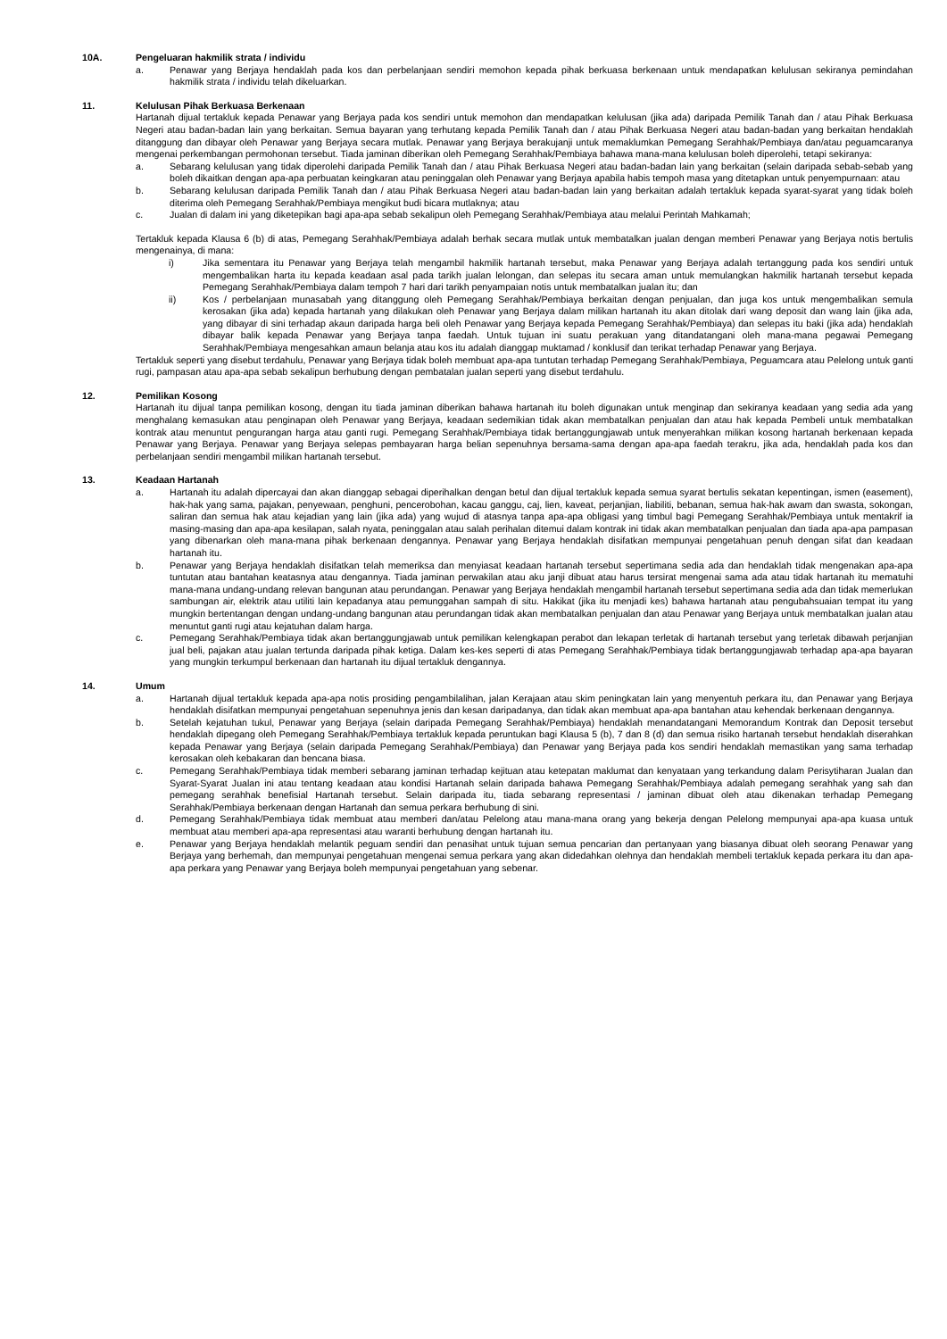10A. Pengeluaran hakmilik strata / individu
a. Penawar yang Berjaya hendaklah pada kos dan perbelanjaan sendiri memohon kepada pihak berkuasa berkenaan untuk mendapatkan kelulusan sekiranya pemindahan hakmilik strata / individu telah dikeluarkan.
11. Kelulusan Pihak Berkuasa Berkenaan
Hartanah dijual tertakluk kepada Penawar yang Berjaya pada kos sendiri untuk memohon dan mendapatkan kelulusan (jika ada) daripada Pemilik Tanah dan / atau Pihak Berkuasa Negeri atau badan-badan lain yang berkaitan. Semua bayaran yang terhutang kepada Pemilik Tanah dan / atau Pihak Berkuasa Negeri atau badan-badan yang berkaitan hendaklah ditanggung dan dibayar oleh Penawar yang Berjaya secara mutlak. Penawar yang Berjaya berakujanji untuk memaklumkan Pemegang Serahhak/Pembiaya dan/atau peguamcaranya mengenai perkembangan permohonan tersebut. Tiada jaminan diberikan oleh Pemegang Serahhak/Pembiaya bahawa mana-mana kelulusan boleh diperolehi, tetapi sekiranya:
a. Sebarang kelulusan yang tidak diperolehi daripada Pemilik Tanah dan / atau Pihak Berkuasa Negeri atau badan-badan lain yang berkaitan (selain daripada sebab-sebab yang boleh dikaitkan dengan apa-apa perbuatan keingkaran atau peninggalan oleh Penawar yang Berjaya apabila habis tempoh masa yang ditetapkan untuk penyempurnaan: atau
b. Sebarang kelulusan daripada Pemilik Tanah dan / atau Pihak Berkuasa Negeri atau badan-badan lain yang berkaitan adalah tertakluk kepada syarat-syarat yang tidak boleh diterima oleh Pemegang Serahhak/Pembiaya mengikut budi bicara mutlaknya; atau
c. Jualan di dalam ini yang diketepikan bagi apa-apa sebab sekalipun oleh Pemegang Serahhak/Pembiaya atau melalui Perintah Mahkamah;
Tertakluk kepada Klausa 6 (b) di atas, Pemegang Serahhak/Pembiaya adalah berhak secara mutlak untuk membatalkan jualan dengan memberi Penawar yang Berjaya notis bertulis mengenainya, di mana:
i) Jika sementara itu Penawar yang Berjaya telah mengambil hakmilik hartanah tersebut, maka Penawar yang Berjaya adalah tertanggung pada kos sendiri untuk mengembalikan harta itu kepada keadaan asal pada tarikh jualan lelongan, dan selepas itu secara aman untuk memulangkan hakmilik hartanah tersebut kepada Pemegang Serahhak/Pembiaya dalam tempoh 7 hari dari tarikh penyampaian notis untuk membatalkan jualan itu; dan
ii) Kos / perbelanjaan munasabah yang ditanggung oleh Pemegang Serahhak/Pembiaya berkaitan dengan penjualan, dan juga kos untuk mengembalikan semula kerosakan (jika ada) kepada hartanah yang dilakukan oleh Penawar yang Berjaya dalam milikan hartanah itu akan ditolak dari wang deposit dan wang lain (jika ada, yang dibayar di sini terhadap akaun daripada harga beli oleh Penawar yang Berjaya kepada Pemegang Serahhak/Pembiaya) dan selepas itu baki (jika ada) hendaklah dibayar balik kepada Penawar yang Berjaya tanpa faedah. Untuk tujuan ini suatu perakuan yang ditandatangani oleh mana-mana pegawai Pemegang Serahhak/Pembiaya mengesahkan amaun belanja atau kos itu adalah dianggap muktamad / konklusif dan terikat terhadap Penawar yang Berjaya.
Tertakluk seperti yang disebut terdahulu, Penawar yang Berjaya tidak boleh membuat apa-apa tuntutan terhadap Pemegang Serahhak/Pembiaya, Peguamcara atau Pelelong untuk ganti rugi, pampasan atau apa-apa sebab sekalipun berhubung dengan pembatalan jualan seperti yang disebut terdahulu.
12. Pemilikan Kosong
Hartanah itu dijual tanpa pemilikan kosong, dengan itu tiada jaminan diberikan bahawa hartanah itu boleh digunakan untuk menginap dan sekiranya keadaan yang sedia ada yang menghalang kemasukan atau penginapan oleh Penawar yang Berjaya, keadaan sedemikian tidak akan membatalkan penjualan dan atau hak kepada Pembeli untuk membatalkan kontrak atau menuntut pengurangan harga atau ganti rugi. Pemegang Serahhak/Pembiaya tidak bertanggungjawab untuk menyerahkan milikan kosong hartanah berkenaan kepada Penawar yang Berjaya. Penawar yang Berjaya selepas pembayaran harga belian sepenuhnya bersama-sama dengan apa-apa faedah terakru, jika ada, hendaklah pada kos dan perbelanjaan sendiri mengambil milikan hartanah tersebut.
13. Keadaan Hartanah
a. Hartanah itu adalah dipercayai dan akan dianggap sebagai diperihalkan dengan betul dan dijual tertakluk kepada semua syarat bertulis sekatan kepentingan, ismen (easement), hak-hak yang sama, pajakan, penyewaan, penghuni, pencerobohan, kacau ganggu, caj, lien, kaveat, perjanjian, liabiliti, bebanan, semua hak-hak awam dan swasta, sokongan, saliran dan semua hak atau kejadian yang lain (jika ada) yang wujud di atasnya tanpa apa-apa obligasi yang timbul bagi Pemegang Serahhak/Pembiaya untuk mentakrif ia masing-masing dan apa-apa kesilapan, salah nyata, peninggalan atau salah perihalan ditemui dalam kontrak ini tidak akan membatalkan penjualan dan tiada apa-apa pampasan yang dibenarkan oleh mana-mana pihak berkenaan dengannya. Penawar yang Berjaya hendaklah disifatkan mempunyai pengetahuan penuh dengan sifat dan keadaan hartanah itu.
b. Penawar yang Berjaya hendaklah disifatkan telah memeriksa dan menyiasat keadaan hartanah tersebut sepertimana sedia ada dan hendaklah tidak mengenakan apa-apa tuntutan atau bantahan keatasnya atau dengannya. Tiada jaminan perwakilan atau aku janji dibuat atau harus tersirat mengenai sama ada atau tidak hartanah itu mematuhi mana-mana undang-undang relevan bangunan atau perundangan. Penawar yang Berjaya hendaklah mengambil hartanah tersebut sepertimana sedia ada dan tidak memerlukan sambungan air, elektrik atau utiliti lain kepadanya atau pemunggahan sampah di situ. Hakikat (jika itu menjadi kes) bahawa hartanah atau pengubahsuaian tempat itu yang mungkin bertentangan dengan undang-undang bangunan atau perundangan tidak akan membatalkan penjualan dan atau Penawar yang Berjaya untuk membatalkan jualan atau menuntut ganti rugi atau kejatuhan dalam harga.
c. Pemegang Serahhak/Pembiaya tidak akan bertanggungjawab untuk pemilikan kelengkapan perabot dan lekapan terletak di hartanah tersebut yang terletak dibawah perjanjian jual beli, pajakan atau jualan tertunda daripada pihak ketiga. Dalam kes-kes seperti di atas Pemegang Serahhak/Pembiaya tidak bertanggungjawab terhadap apa-apa bayaran yang mungkin terkumpul berkenaan dan hartanah itu dijual tertakluk dengannya.
14. Umum
a. Hartanah dijual tertakluk kepada apa-apa notis prosiding pengambilalihan, jalan Kerajaan atau skim peningkatan lain yang menyentuh perkara itu, dan Penawar yang Berjaya hendaklah disifatkan mempunyai pengetahuan sepenuhnya jenis dan kesan daripadanya, dan tidak akan membuat apa-apa bantahan atau kehendak berkenaan dengannya.
b. Setelah kejatuhan tukul, Penawar yang Berjaya (selain daripada Pemegang Serahhak/Pembiaya) hendaklah menandatangani Memorandum Kontrak dan Deposit tersebut hendaklah dipegang oleh Pemegang Serahhak/Pembiaya tertakluk kepada peruntukan bagi Klausa 5 (b), 7 dan 8 (d) dan semua risiko hartanah tersebut hendaklah diserahkan kepada Penawar yang Berjaya (selain daripada Pemegang Serahhak/Pembiaya) dan Penawar yang Berjaya pada kos sendiri hendaklah memastikan yang sama terhadap kerosakan oleh kebakaran dan bencana biasa.
c. Pemegang Serahhak/Pembiaya tidak memberi sebarang jaminan terhadap kejituan atau ketepatan maklumat dan kenyataan yang terkandung dalam Perisytiharan Jualan dan Syarat-Syarat Jualan ini atau tentang keadaan atau kondisi Hartanah selain daripada bahawa Pemegang Serahhak/Pembiaya adalah pemegang serahhak yang sah dan pemegang serahhak benefisial Hartanah tersebut. Selain daripada itu, tiada sebarang representasi / jaminan dibuat oleh atau dikenakan terhadap Pemegang Serahhak/Pembiaya berkenaan dengan Hartanah dan semua perkara berhubung di sini.
d. Pemegang Serahhak/Pembiaya tidak membuat atau memberi dan/atau Pelelong atau mana-mana orang yang bekerja dengan Pelelong mempunyai apa-apa kuasa untuk membuat atau memberi apa-apa representasi atau waranti berhubung dengan hartanah itu.
e. Penawar yang Berjaya hendaklah melantik peguam sendiri dan penasihat untuk tujuan semua pencarian dan pertanyaan yang biasanya dibuat oleh seorang Penawar yang Berjaya yang berhemah, dan mempunyai pengetahuan mengenai semua perkara yang akan didedahkan olehnya dan hendaklah membeli tertakluk kepada perkara itu dan apa-apa perkara yang Penawar yang Berjaya boleh mempunyai pengetahuan yang sebenar.